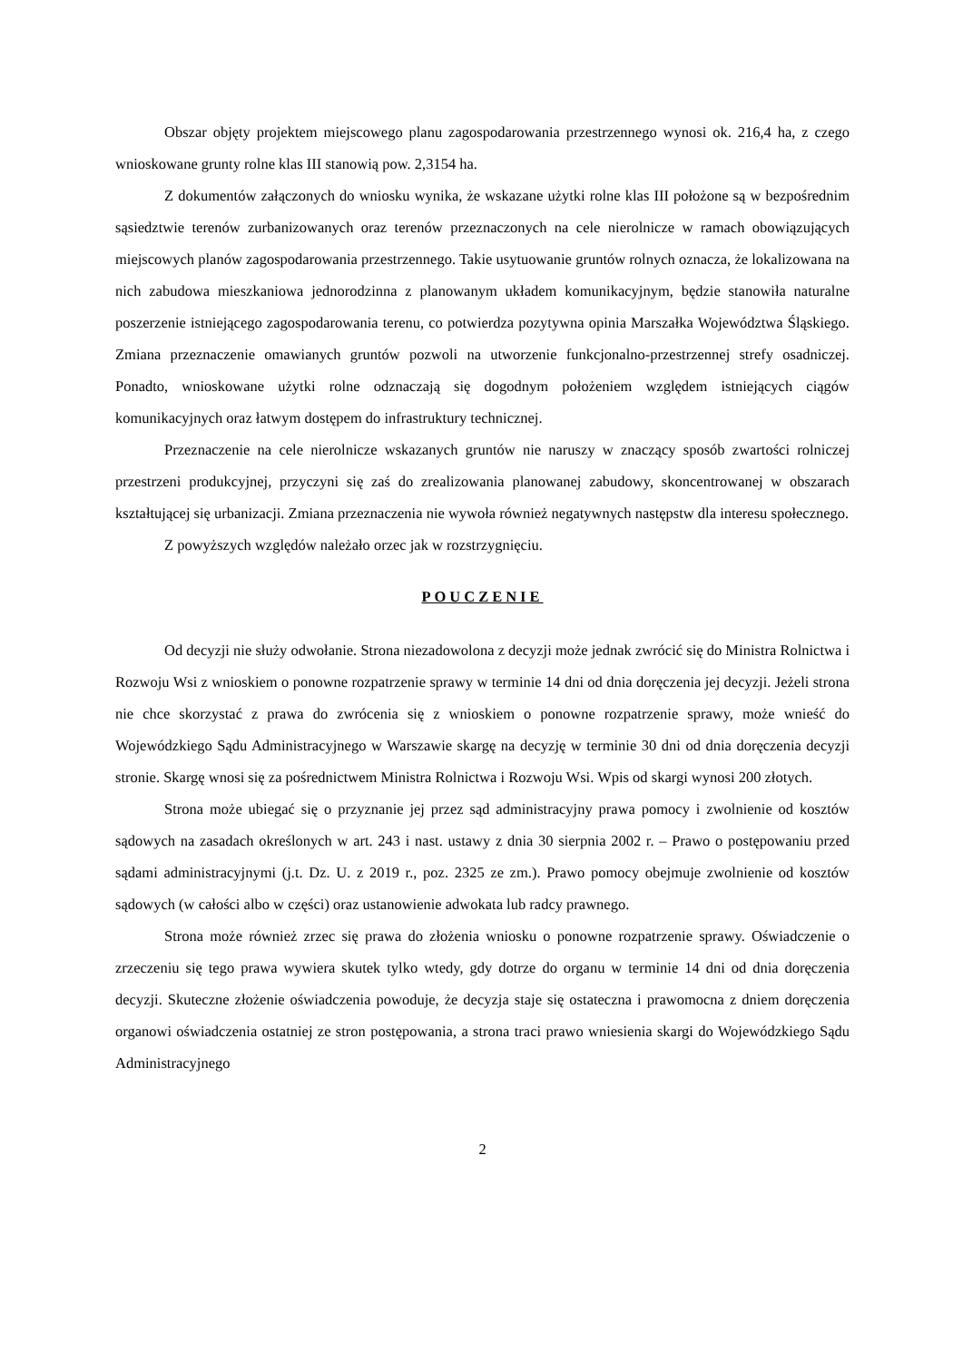Obszar objęty projektem miejscowego planu zagospodarowania przestrzennego wynosi ok. 216,4 ha, z czego wnioskowane grunty rolne klas III stanowią pow. 2,3154 ha.
Z dokumentów załączonych do wniosku wynika, że wskazane użytki rolne klas III położone są w bezpośrednim sąsiedztwie terenów zurbanizowanych oraz terenów przeznaczonych na cele nierolnicze w ramach obowiązujących miejscowych planów zagospodarowania przestrzennego. Takie usytuowanie gruntów rolnych oznacza, że lokalizowana na nich zabudowa mieszkaniowa jednorodzinna z planowanym układem komunikacyjnym, będzie stanowiła naturalne poszerzenie istniejącego zagospodarowania terenu, co potwierdza pozytywna opinia Marszałka Województwa Śląskiego. Zmiana przeznaczenie omawianych gruntów pozwoli na utworzenie funkcjonalno-przestrzennej strefy osadniczej. Ponadto, wnioskowane użytki rolne odznaczają się dogodnym położeniem względem istniejących ciągów komunikacyjnych oraz łatwym dostępem do infrastruktury technicznej.
Przeznaczenie na cele nierolnicze wskazanych gruntów nie naruszy w znaczący sposób zwartości rolniczej przestrzeni produkcyjnej, przyczyni się zaś do zrealizowania planowanej zabudowy, skoncentrowanej w obszarach kształtującej się urbanizacji. Zmiana przeznaczenia nie wywoła również negatywnych następstw dla interesu społecznego.
Z powyższych względów należało orzec jak w rozstrzygnięciu.
POUCZENIE
Od decyzji nie służy odwołanie. Strona niezadowolona z decyzji może jednak zwrócić się do Ministra Rolnictwa i Rozwoju Wsi z wnioskiem o ponowne rozpatrzenie sprawy w terminie 14 dni od dnia doręczenia jej decyzji. Jeżeli strona nie chce skorzystać z prawa do zwrócenia się z wnioskiem o ponowne rozpatrzenie sprawy, może wnieść do Wojewódzkiego Sądu Administracyjnego w Warszawie skargę na decyzję w terminie 30 dni od dnia doręczenia decyzji stronie. Skargę wnosi się za pośrednictwem Ministra Rolnictwa i Rozwoju Wsi. Wpis od skargi wynosi 200 złotych.
Strona może ubiegać się o przyznanie jej przez sąd administracyjny prawa pomocy i zwolnienie od kosztów sądowych na zasadach określonych w art. 243 i nast. ustawy z dnia 30 sierpnia 2002 r. – Prawo o postępowaniu przed sądami administracyjnymi (j.t. Dz. U. z 2019 r., poz. 2325 ze zm.). Prawo pomocy obejmuje zwolnienie od kosztów sądowych (w całości albo w części) oraz ustanowienie adwokata lub radcy prawnego.
Strona może również zrzec się prawa do złożenia wniosku o ponowne rozpatrzenie sprawy. Oświadczenie o zrzeczeniu się tego prawa wywiera skutek tylko wtedy, gdy dotrze do organu w terminie 14 dni od dnia doręczenia decyzji. Skuteczne złożenie oświadczenia powoduje, że decyzja staje się ostateczna i prawomocna z dniem doręczenia organowi oświadczenia ostatniej ze stron postępowania, a strona traci prawo wniesienia skargi do Wojewódzkiego Sądu Administracyjnego
2